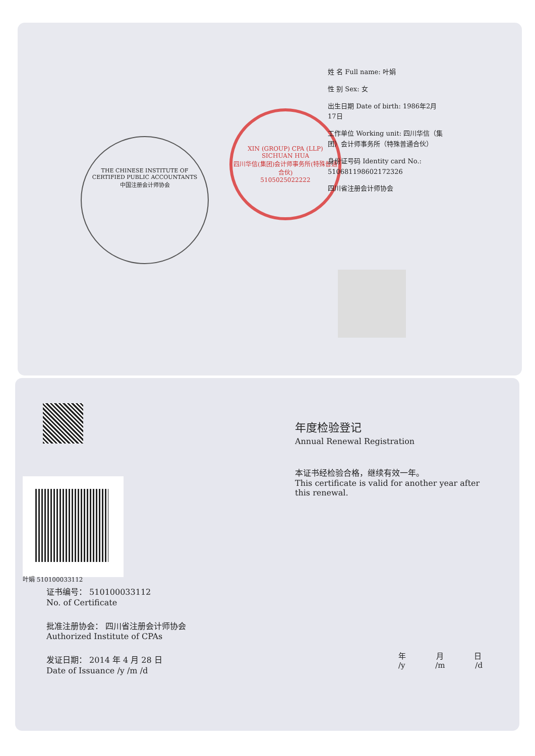THE CHINESE INSTITUTE OF CERTIFIED PUBLIC ACCOUNTANTS
中国注册会计师协会
XIN (GROUP) CPA (LLP) SICHUAN HUA
四川华信(集团)会计师事务所(特殊普通合伙)
5105025022222
姓 名 Full name: 叶娟
性 别 Sex: 女
出生日期 Date of birth: 1986年2月17日
工作单位 Working unit: 四川华信（集团）会计师事务所（特殊普通合伙）
身份证号码 Identity card No.: 510681198602172326
四川省注册会计师协会
叶娟 510100033112
证书编号： 510100033112
No. of Certificate
批准注册协会： 四川省注册会计师协会
Authorized Institute of CPAs
发证日期： 2014 年 4 月 28 日
Date of Issuance /y /m /d
年度检验登记
Annual Renewal Registration
本证书经检验合格，继续有效一年。
This certificate is valid for another year after this renewal.
年 月 日
/y /m /d